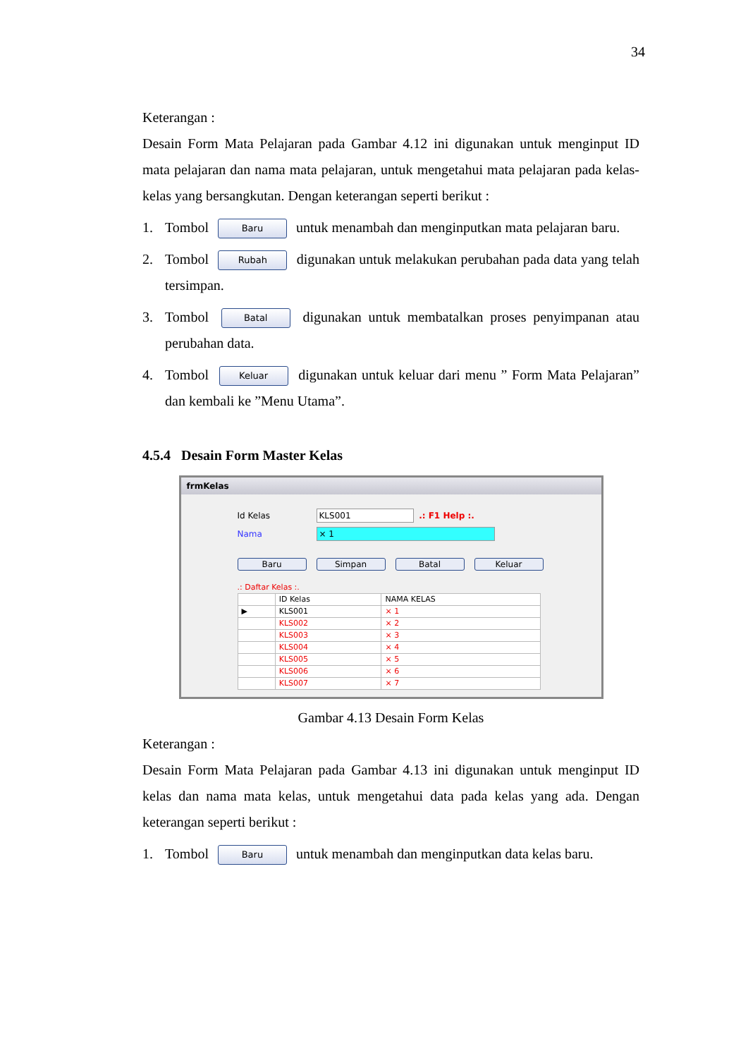34
Keterangan :
Desain Form Mata Pelajaran pada Gambar 4.12 ini digunakan untuk menginput ID mata pelajaran dan nama mata pelajaran, untuk mengetahui mata pelajaran pada kelas-kelas yang bersangkutan. Dengan keterangan seperti berikut :
1. Tombol Baru untuk menambah dan menginputkan mata pelajaran baru.
2. Tombol Rubah digunakan untuk melakukan perubahan pada data yang telah tersimpan.
3. Tombol Batal digunakan untuk membatalkan proses penyimpanan atau perubahan data.
4. Tombol Keluar digunakan untuk keluar dari menu ” Form Mata Pelajaran” dan kembali ke ”Menu Utama”.
4.5.4 Desain Form Master Kelas
frmKelas
Id Kelas KLS001 .: F1 Help :.
Nama × 1
Baru Simpan Batal Keluar
.: Daftar Kelas :.
| | ID Kelas | NAMA KELAS |
| --- | --- | --- |
| ▶ | KLS001 | × 1 |
| | KLS002 | × 2 |
| | KLS003 | × 3 |
| | KLS004 | × 4 |
| | KLS005 | × 5 |
| | KLS006 | × 6 |
| | KLS007 | × 7 |
Gambar 4.13 Desain Form Kelas
Keterangan :
Desain Form Mata Pelajaran pada Gambar 4.13 ini digunakan untuk menginput ID kelas dan nama mata kelas, untuk mengetahui data pada kelas yang ada. Dengan keterangan seperti berikut :
1. Tombol Baru untuk menambah dan menginputkan data kelas baru.